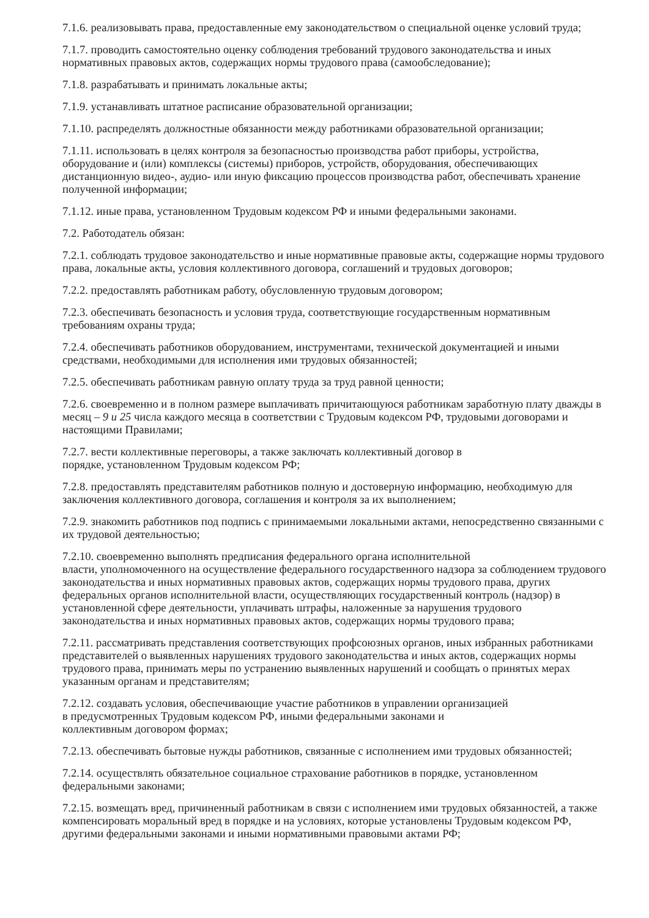7.1.6. реализовывать права, предоставленные ему законодательством о специальной оценке условий труда;
7.1.7. проводить самостоятельно оценку соблюдения требований трудового законодательства и иных нормативных правовых актов, содержащих нормы трудового права (самообследование);
7.1.8. разрабатывать и принимать локальные акты;
7.1.9. устанавливать штатное расписание образовательной организации;
7.1.10. распределять должностные обязанности между работниками образовательной организации;
7.1.11. использовать в целях контроля за безопасностью производства работ приборы, устройства, оборудование и (или) комплексы (системы) приборов, устройств, оборудования, обеспечивающих дистанционную видео-, аудио- или иную фиксацию процессов производства работ, обеспечивать хранение полученной информации;
7.1.12. иные права, установленном Трудовым кодексом РФ и иными федеральными законами.
7.2. Работодатель обязан:
7.2.1. соблюдать трудовое законодательство и иные нормативные правовые акты, содержащие нормы трудового права, локальные акты, условия коллективного договора, соглашений и трудовых договоров;
7.2.2. предоставлять работникам работу, обусловленную трудовым договором;
7.2.3. обеспечивать безопасность и условия труда, соответствующие государственным нормативным требованиям охраны труда;
7.2.4. обеспечивать работников оборудованием, инструментами, технической документацией и иными средствами, необходимыми для исполнения ими трудовых обязанностей;
7.2.5. обеспечивать работникам равную оплату труда за труд равной ценности;
7.2.6. своевременно и в полном размере выплачивать причитающуюся работникам заработную плату дважды в месяц – 9 и 25 числа каждого месяца в соответствии с Трудовым кодексом РФ, трудовыми договорами и настоящими Правилами;
7.2.7. вести коллективные переговоры, а также заключать коллективный договор в
порядке, установленном Трудовым кодексом РФ;
7.2.8. предоставлять представителям работников полную и достоверную информацию, необходимую для заключения коллективного договора, соглашения и контроля за их выполнением;
7.2.9. знакомить работников под подпись с принимаемыми локальными актами, непосредственно связанными с их трудовой деятельностью;
7.2.10. своевременно выполнять предписания федерального органа исполнительной
власти, уполномоченного на осуществление федерального государственного надзора за соблюдением трудового законодательства и иных нормативных правовых актов, содержащих нормы трудового права, других федеральных органов исполнительной власти, осуществляющих государственный контроль (надзор) в установленной сфере деятельности, уплачивать штрафы, наложенные за нарушения трудового законодательства и иных нормативных правовых актов, содержащих нормы трудового права;
7.2.11. рассматривать представления соответствующих профсоюзных органов, иных избранных работниками представителей о выявленных нарушениях трудового законодательства и иных актов, содержащих нормы трудового права, принимать меры по устранению выявленных нарушений и сообщать о принятых мерах указанным органам и представителям;
7.2.12. создавать условия, обеспечивающие участие работников в управлении организацией
в предусмотренных Трудовым кодексом РФ, иными федеральными законами и
коллективным договором формах;
7.2.13. обеспечивать бытовые нужды работников, связанные с исполнением ими трудовых обязанностей;
7.2.14. осуществлять обязательное социальное страхование работников в порядке, установленном федеральными законами;
7.2.15. возмещать вред, причиненный работникам в связи с исполнением ими трудовых обязанностей, а также компенсировать моральный вред в порядке и на условиях, которые установлены Трудовым кодексом РФ, другими федеральными законами и иными нормативными правовыми актами РФ;